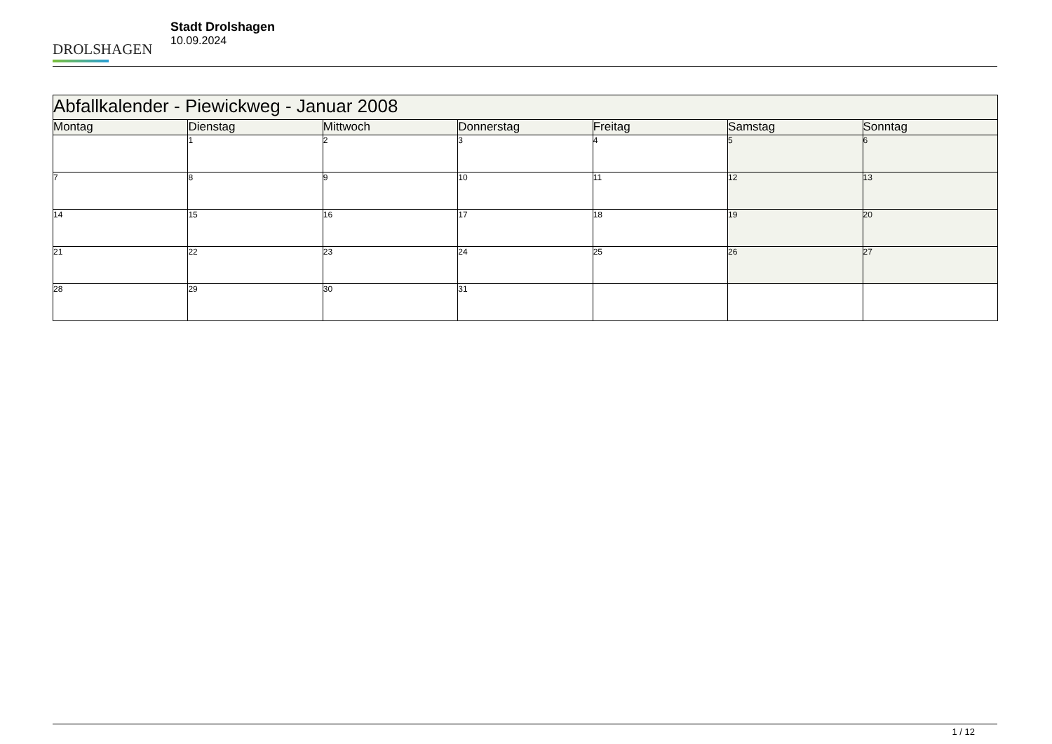DROLSHAGEN
Stadt Drolshagen
10.09.2024
| Abfallkalender - Piewickweg - Januar 2008 | | | | | | |
| --- | --- | --- | --- | --- | --- | --- |
| Montag | Dienstag | Mittwoch | Donnerstag | Freitag | Samstag | Sonntag |
| | 1 | 2 | 3 | 4 | 5 | 6 |
| 7 | 8 | 9 | 10 | 11 | 12 | 13 |
| 14 | 15 | 16 | 17 | 18 | 19 | 20 |
| 21 | 22 | 23 | 24 | 25 | 26 | 27 |
| 28 | 29 | 30 | 31 | | | |
1 / 12